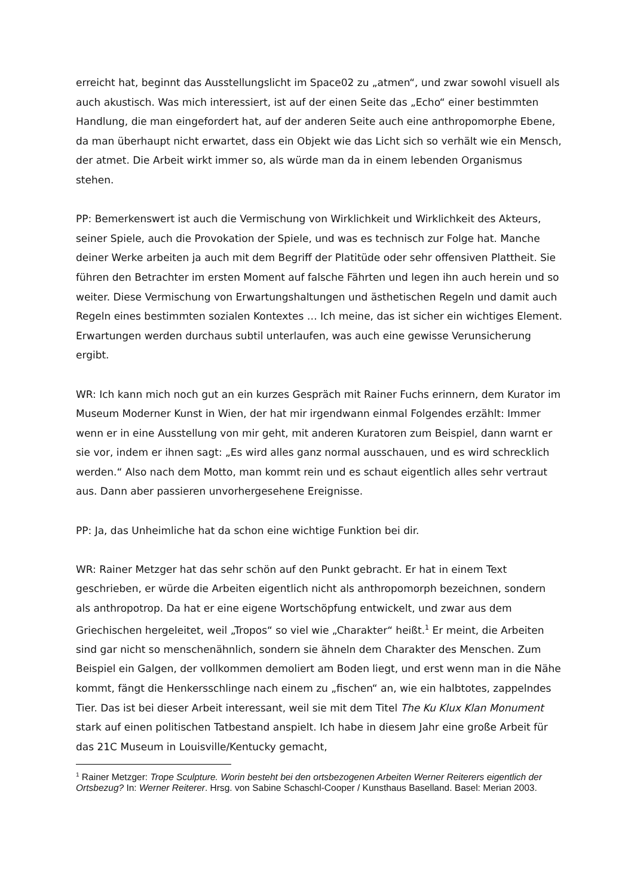erreicht hat, beginnt das Ausstellungslicht im Space02 zu „atmen“, und zwar sowohl visuell als auch akustisch. Was mich interessiert, ist auf der einen Seite das „Echo“ einer bestimmten Handlung, die man eingefordert hat, auf der anderen Seite auch eine anthropomorphe Ebene, da man überhaupt nicht erwartet, dass ein Objekt wie das Licht sich so verhält wie ein Mensch, der atmet. Die Arbeit wirkt immer so, als würde man da in einem lebenden Organismus stehen.
PP: Bemerkenswert ist auch die Vermischung von Wirklichkeit und Wirklichkeit des Akteurs, seiner Spiele, auch die Provokation der Spiele, und was es technisch zur Folge hat. Manche deiner Werke arbeiten ja auch mit dem Begriff der Platitüde oder sehr offensiven Plattheit. Sie führen den Betrachter im ersten Moment auf falsche Fährten und legen ihn auch herein und so weiter. Diese Vermischung von Erwartungshaltungen und ästhetischen Regeln und damit auch Regeln eines bestimmten sozialen Kontextes … Ich meine, das ist sicher ein wichtiges Element. Erwartungen werden durchaus subtil unterlaufen, was auch eine gewisse Verunsicherung ergibt.
WR: Ich kann mich noch gut an ein kurzes Gespräch mit Rainer Fuchs erinnern, dem Kurator im Museum Moderner Kunst in Wien, der hat mir irgendwann einmal Folgendes erzählt: Immer wenn er in eine Ausstellung von mir geht, mit anderen Kuratoren zum Beispiel, dann warnt er sie vor, indem er ihnen sagt: „Es wird alles ganz normal ausschauen, und es wird schrecklich werden.“ Also nach dem Motto, man kommt rein und es schaut eigentlich alles sehr vertraut aus. Dann aber passieren unvorhergesehene Ereignisse.
PP: Ja, das Unheimliche hat da schon eine wichtige Funktion bei dir.
WR: Rainer Metzger hat das sehr schön auf den Punkt gebracht. Er hat in einem Text geschrieben, er würde die Arbeiten eigentlich nicht als anthropomorph bezeichnen, sondern als anthropotrop. Da hat er eine eigene Wortschöpfung entwickelt, und zwar aus dem Griechischen hergeleitet, weil „Tropos“ so viel wie „Charakter“ heißt.<sup>1</sup> Er meint, die Arbeiten sind gar nicht so menschenähnlich, sondern sie ähneln dem Charakter des Menschen. Zum Beispiel ein Galgen, der vollkommen demoliert am Boden liegt, und erst wenn man in die Nähe kommt, fängt die Henkersschlinge nach einem zu „fischen“ an, wie ein halbtotes, zappelndes Tier. Das ist bei dieser Arbeit interessant, weil sie mit dem Titel The Ku Klux Klan Monument stark auf einen politischen Tatbestand anspielt. Ich habe in diesem Jahr eine große Arbeit für das 21C Museum in Louisville/Kentucky gemacht,
<sup>1</sup> Rainer Metzger: Trope Sculpture. Worin besteht bei den ortsbezogenen Arbeiten Werner Reiterers eigentlich der Ortsbezug? In: Werner Reiterer. Hrsg. von Sabine Schaschl-Cooper / Kunsthaus Baselland. Basel: Merian 2003.